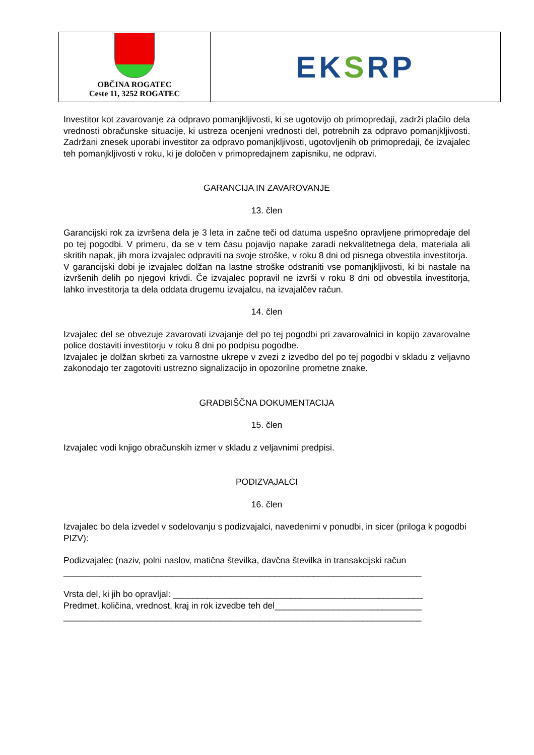OBČINA ROGATEC
Ceste 11, 3252 ROGATEC
EK S RP
Investitor kot zavarovanje za odpravo pomanjkljivosti, ki se ugotovijo ob primopredaji, zadrži plačilo dela vrednosti obračunske situacije, ki ustreza ocenjeni vrednosti del, potrebnih za odpravo pomanjkljivosti. Zadržani znesek uporabi investitor za odpravo pomanjkljivosti, ugotovljenih ob primopredaji, če izvajalec teh pomanjkljivosti v roku, ki je določen v primopredajnem zapisniku, ne odpravi.
GARANCIJA IN ZAVAROVANJE
13. člen
Garancijski rok za izvršena dela je 3 leta in začne teči od datuma uspešno opravljene primopredaje del po tej pogodbi. V primeru, da se v tem času pojavijo napake zaradi nekvalitetnega dela, materiala ali skritih napak, jih mora izvajalec odpraviti na svoje stroške, v roku 8 dni od pisnega obvestila investitorja.
V garancijski dobi je izvajalec dolžan na lastne stroške odstraniti vse pomanjkljivosti, ki bi nastale na izvršenih delih po njegovi krivdi. Če izvajalec popravil ne izvrši v roku 8 dni od obvestila investitorja, lahko investitorja ta dela oddata drugemu izvajalcu, na izvajalčev račun.
14. člen
Izvajalec del se obvezuje zavarovati izvajanje del po tej pogodbi pri zavarovalnici in kopijo zavarovalne police dostaviti investitorju v roku 8 dni po podpisu pogodbe.
Izvajalec je dolžan skrbeti za varnostne ukrepe v zvezi z izvedbo del po tej pogodbi v skladu z veljavno zakonodajo ter zagotoviti ustrezno signalizacijo in opozorilne prometne znake.
GRADBIŠČNA DOKUMENTACIJA
15. člen
Izvajalec vodi knjigo obračunskih izmer v skladu z veljavnimi predpisi.
PODIZVAJALCI
16. člen
Izvajalec bo dela izvedel v sodelovanju s podizvajalci, navedenimi v ponudbi, in sicer (priloga k pogodbi PIZV):
Podizvajalec (naziv, polni naslov, matična številka, davčna številka in transakcijski račun
_________________________________________________________________________
Vrsta del, ki jih bo opravljal: ___________________________________________________
Predmet, količina, vrednost, kraj in rok izvedbe teh del______________________________
_________________________________________________________________________